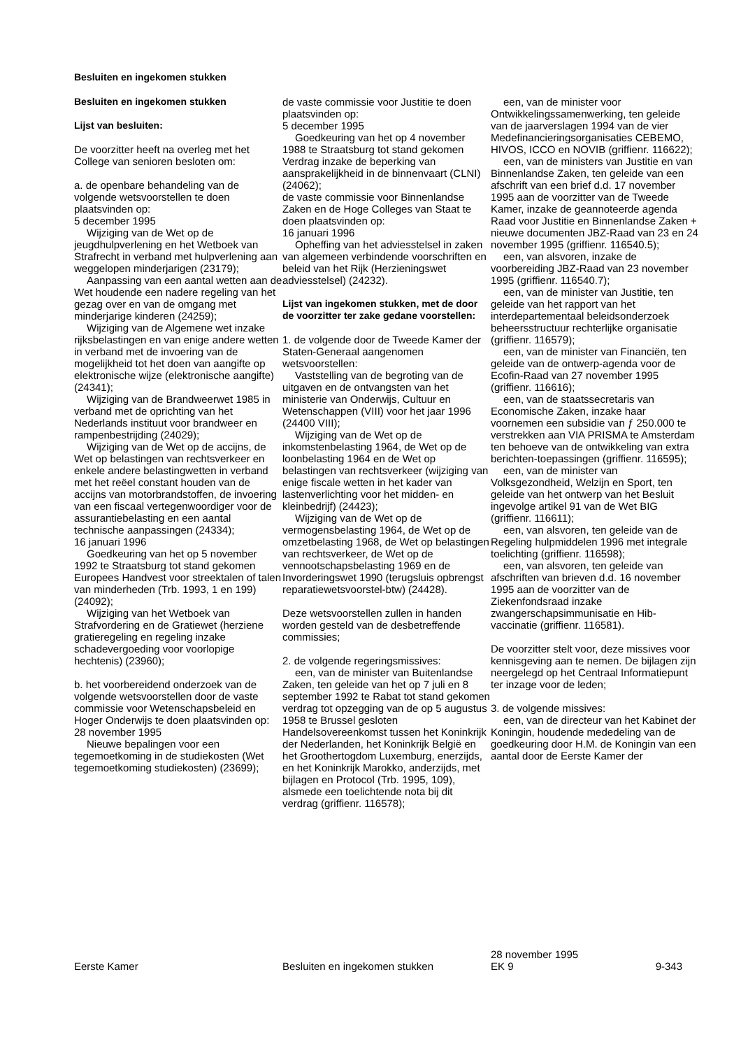Besluiten en ingekomen stukken
Besluiten en ingekomen stukken
Lijst van besluiten:
De voorzitter heeft na overleg met het College van senioren besloten om:
a. de openbare behandeling van de volgende wetsvoorstellen te doen plaatsvinden op:
5 december 1995
Wijziging van de Wet op de jeugdhulpverlening en het Wetboek van Strafrecht in verband met hulpverlening aan weggelopen minderjarigen (23179);
Aanpassing van een aantal wetten aan de Wet houdende een nadere regeling van het gezag over en van de omgang met minderjarige kinderen (24259);
Wijziging van de Algemene wet inzake rijksbelastingen en van enige andere wetten in verband met de invoering van de mogelijkheid tot het doen van aangifte op elektronische wijze (elektronische aangifte) (24341);
Wijziging van de Brandweerwet 1985 in verband met de oprichting van het Nederlands instituut voor brandweer en rampenbestrijding (24029);
Wijziging van de Wet op de accijns, de Wet op belastingen van rechtsverkeer en enkele andere belastingwetten in verband met het reëel constant houden van de accijns van motorbrandstoffen, de invoering van een fiscaal vertegenwoordiger voor de assurantiebelasting en een aantal technische aanpassingen (24334);
16 januari 1996
Goedkeuring van het op 5 november 1992 te Straatsburg tot stand gekomen Europees Handvest voor streektalen of talen van minderheden (Trb. 1993, 1 en 199) (24092);
Wijziging van het Wetboek van Strafvordering en de Gratiewet (herziene gratieregeling en regeling inzake schadevergoeding voor voorlopige hechtenis) (23960);
b. het voorbereidend onderzoek van de volgende wetsvoorstellen door de vaste commissie voor Wetenschapsbeleid en Hoger Onderwijs te doen plaatsvinden op:
28 november 1995
Nieuwe bepalingen voor een tegemoetkoming in de studiekosten (Wet tegemoetkoming studiekosten) (23699);
de vaste commissie voor Justitie te doen plaatsvinden op:
5 december 1995
Goedkeuring van het op 4 november 1988 te Straatsburg tot stand gekomen Verdrag inzake de beperking van aansprakelijkheid in de binnenvaart (CLNI) (24062);
de vaste commissie voor Binnenlandse Zaken en de Hoge Colleges van Staat te doen plaatsvinden op:
16 januari 1996
Opheffing van het adviesstelsel in zaken van algemeen verbindende voorschriften en beleid van het Rijk (Herzieningswet adviesstelsel) (24232).
Lijst van ingekomen stukken, met de door de voorzitter ter zake gedane voorstellen:
1. de volgende door de Tweede Kamer der Staten-Generaal aangenomen wetsvoorstellen:
Vaststelling van de begroting van de uitgaven en de ontvangsten van het ministerie van Onderwijs, Cultuur en Wetenschappen (VIII) voor het jaar 1996 (24400 VIII);
Wijziging van de Wet op de inkomstenbelasting 1964, de Wet op de loonbelasting 1964 en de Wet op belastingen van rechtsverkeer (wijziging van enige fiscale wetten in het kader van lastenverlichting voor het midden- en kleinbedrijf) (24423);
Wijziging van de Wet op de vermogensbelasting 1964, de Wet op de omzetbelasting 1968, de Wet op belastingen van rechtsverkeer, de Wet op de vennootschapsbelasting 1969 en de Invorderingswet 1990 (terugsluis opbrengst reparatiewetsvoorstel-btw) (24428).
Deze wetsvoorstellen zullen in handen worden gesteld van de desbetreffende commissies;
2. de volgende regeringsmissives:
een, van de minister van Buitenlandse Zaken, ten geleide van het op 7 juli en 8 september 1992 te Rabat tot stand gekomen verdrag tot opzegging van de op 5 augustus 1958 te Brussel gesloten Handelsovereenkomst tussen het Koninkrijk der Nederlanden, het Koninkrijk België en het Groothertogdom Luxemburg, enerzijds, en het Koninkrijk Marokko, anderzijds, met bijlagen en Protocol (Trb. 1995, 109), alsmede een toelichtende nota bij dit verdrag (griffienr. 116578);
een, van de minister voor Ontwikkelingssamenwerking, ten geleide van de jaarverslagen 1994 van de vier Medefinancieringsorganisaties CEBEMO, HIVOS, ICCO en NOVIB (griffienr. 116622);
een, van de ministers van Justitie en van Binnenlandse Zaken, ten geleide van een afschrift van een brief d.d. 17 november 1995 aan de voorzitter van de Tweede Kamer, inzake de geannoteerde agenda Raad voor Justitie en Binnenlandse Zaken + nieuwe documenten JBZ-Raad van 23 en 24 november 1995 (griffienr. 116540.5);
een, van alsvoren, inzake de voorbereiding JBZ-Raad van 23 november 1995 (griffienr. 116540.7);
een, van de minister van Justitie, ten geleide van het rapport van het interdepartementaal beleidsonderzoek beheersstructuur rechterlijke organisatie (griffienr. 116579);
een, van de minister van Financiën, ten geleide van de ontwerp-agenda voor de Ecofin-Raad van 27 november 1995 (griffienr. 116616);
een, van de staatssecretaris van Economische Zaken, inzake haar voornemen een subsidie van ƒ 250.000 te verstrekken aan VIA PRISMA te Amsterdam ten behoeve van de ontwikkeling van extra berichten-toepassingen (griffienr. 116595);
een, van de minister van Volksgezondheid, Welzijn en Sport, ten geleide van het ontwerp van het Besluit ingevolge artikel 91 van de Wet BIG (griffienr. 116611);
een, van alsvoren, ten geleide van de Regeling hulpmiddelen 1996 met integrale toelichting (griffienr. 116598);
een, van alsvoren, ten geleide van afschriften van brieven d.d. 16 november 1995 aan de voorzitter van de Ziekenfondsraad inzake zwangerschapsimmunisatie en Hib-vaccinatie (griffienr. 116581).
De voorzitter stelt voor, deze missives voor kennisgeving aan te nemen. De bijlagen zijn neergelegd op het Centraal Informatiepunt ter inzage voor de leden;
3. de volgende missives:
een, van de directeur van het Kabinet der Koningin, houdende mededeling van de goedkeuring door H.M. de Koningin van een aantal door de Eerste Kamer der
Eerste Kamer
Besluiten en ingekomen stukken
28 november 1995
EK 9
9-343